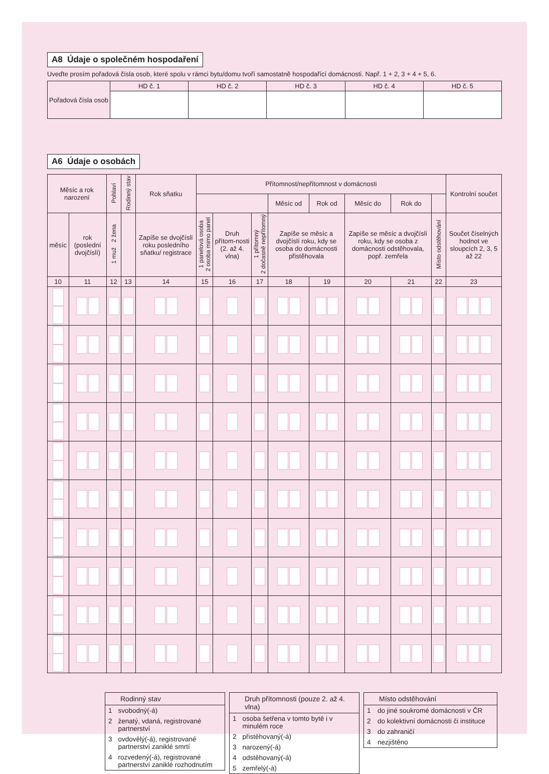A8 Údaje o společném hospodaření
Uveďte prosím pořadová čísla osob, které spolu v rámci bytu/domu tvoří samostatně hospodařící domácnosti. Např. 1 + 2, 3 + 4 + 5, 6.
| Pořadová čísla osob | HD č. 1 | HD č. 2 | HD č. 3 | HD č. 4 | HD č. 5 |
A6 Údaje o osobách
| Měsíc a rok narození | | Pohlaví | Rodinný stav | Rok sňatku | Přítomnost/nepřítomnost v domácnosti | | | | | | | | Kontrolní součet |
| --- | --- | --- | --- | --- | --- | --- | --- | --- | --- | --- | --- | --- | --- |
| | | | | | | | | Měsíc od | Rok od | Měsíc do | Rok do | | |
| měsíc | rok (poslední dvojčíslí) | 1 muž 2 žena | | Zapíše se dvojčíslí roku posledního sňatku/ registrace | 1 panelová osoba 2 osoba mimo panel | Druh přítom-nosti (2. až 4. vlna) | 1 přítomný 2 dočasně nepřítomný | Zapíše se měsíc a dvojčíslí roku, kdy se osoba do domácnosti přistěhovala | | Zapíše se měsíc a dvojčíslí roku, kdy se osoba z domácnosti odstěhovala, popř. zemřela | | Místo odstěhování | Součet číselných hodnot ve sloupcích 2, 3, 5 až 22 |
| 10 | 11 | 12 | 13 | 14 | 15 | 16 | 17 | 18 | 19 | 20 | 21 | 22 | 23 |
| Rodinný stav | |
| --- | --- |
| 1 | svobodný(-á) |
| 2 | ženatý, vdaná, registrované partnerství |
| 3 | ovdovělý(-á), registrované partnerství zaniklé smrtí |
| 4 | rozvedený(-á), registrované partnerství zaniklé rozhodnutím |
| Druh přítomnosti (pouze 2. až 4. vlna) | |
| --- | --- |
| 1 | osoba šetřena v tomto bytě i v minulém roce |
| 2 | přistěhovaný(-á) |
| 3 | narozený(-á) |
| 4 | odstěhovaný(-á) |
| 5 | zemřelý(-á) |
| Místo odstěhování | |
| --- | --- |
| 1 | do jiné soukromé domácnosti v ČR |
| 2 | do kolektivní domácnosti či instituce |
| 3 | do zahraničí |
| 4 | nezjištěno |